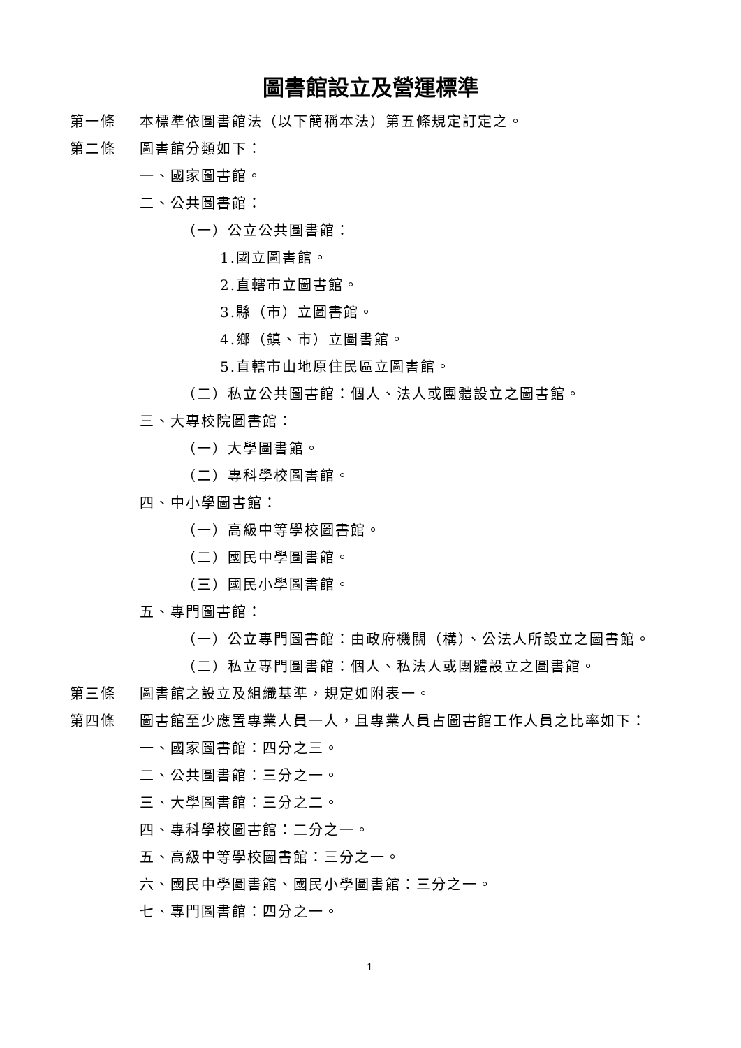圖書館設立及營運標準
第一條 本標準依圖書館法（以下簡稱本法）第五條規定訂定之。
第二條 圖書館分類如下：
一、國家圖書館。
二、公共圖書館：
（一）公立公共圖書館：
1.國立圖書館。
2.直轄市立圖書館。
3.縣（市）立圖書館。
4.鄉（鎮、市）立圖書館。
5.直轄市山地原住民區立圖書館。
（二）私立公共圖書館：個人、法人或團體設立之圖書館。
三、大專校院圖書館：
（一）大學圖書館。
（二）專科學校圖書館。
四、中小學圖書館：
（一）高級中等學校圖書館。
（二）國民中學圖書館。
（三）國民小學圖書館。
五、專門圖書館：
（一）公立專門圖書館：由政府機關（構）、公法人所設立之圖書館。
（二）私立專門圖書館：個人、私法人或團體設立之圖書館。
第三條 圖書館之設立及組織基準，規定如附表一。
第四條 圖書館至少應置專業人員一人，且專業人員占圖書館工作人員之比率如下：
一、國家圖書館：四分之三。
二、公共圖書館：三分之一。
三、大學圖書館：三分之二。
四、專科學校圖書館：二分之一。
五、高級中等學校圖書館：三分之一。
六、國民中學圖書館、國民小學圖書館：三分之一。
七、專門圖書館：四分之一。
1